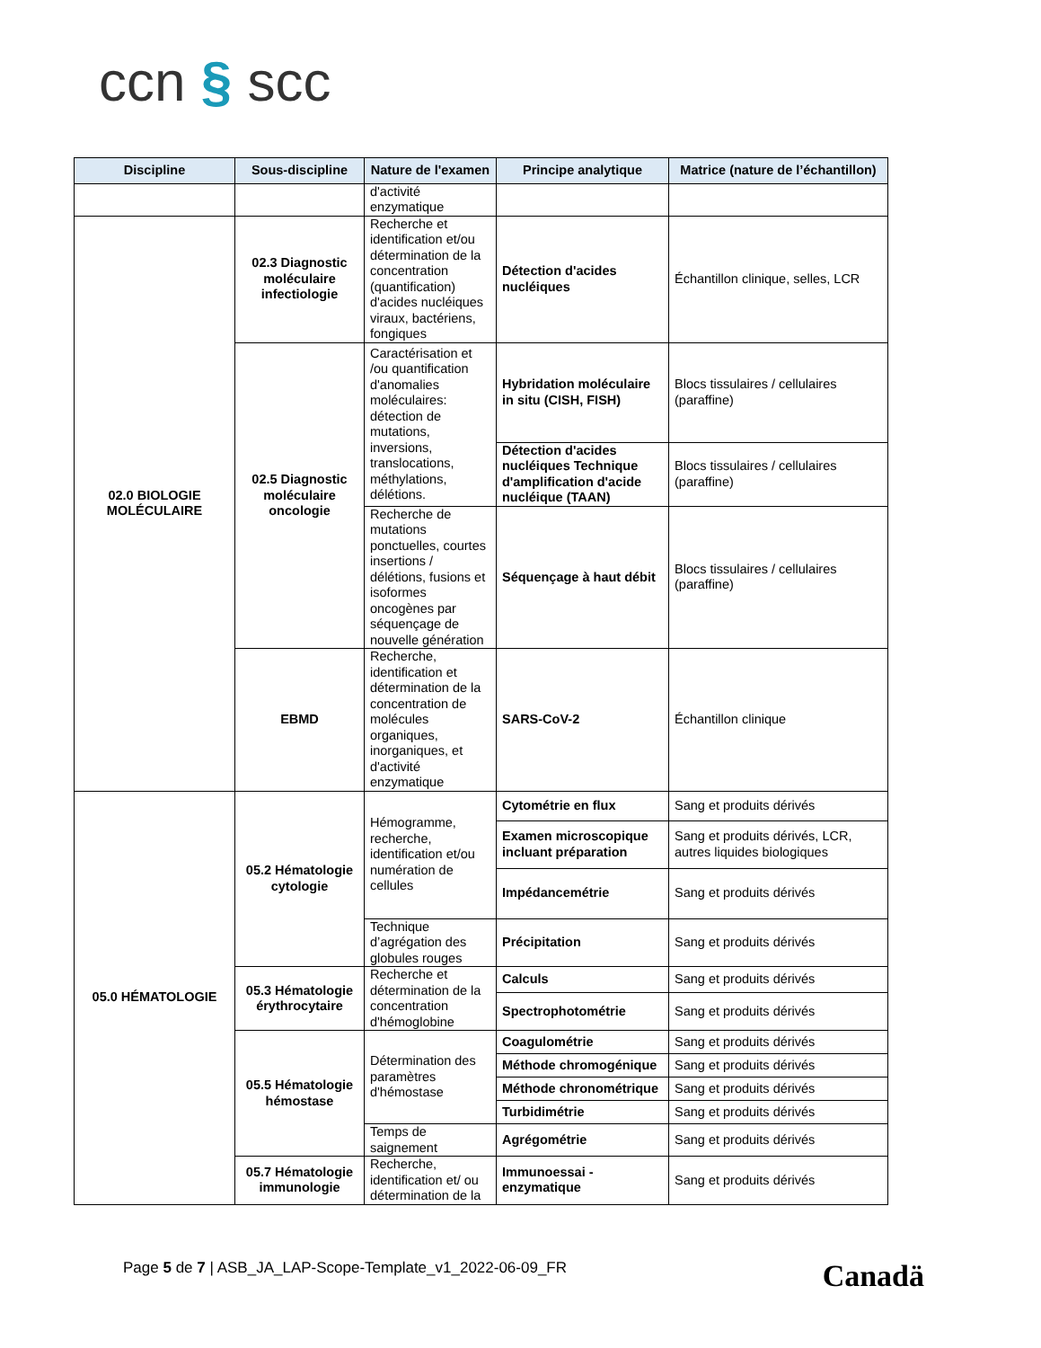ccn § scc
| Discipline | Sous-discipline | Nature de l'examen | Principe analytique | Matrice (nature de l’échantillon) |
| --- | --- | --- | --- | --- |
| | | d'activité enzymatique | | |
| 02.0 BIOLOGIE MOLÉCULAIRE | 02.3 Diagnostic moléculaire infectiologie | Recherche et identification et/ou détermination de la concentration (quantification) d'acides nucléiques viraux, bactériens, fongiques | Détection d'acides nucléiques | Échantillon clinique, selles, LCR |
| | 02.5 Diagnostic moléculaire oncologie | Caractérisation et /ou quantification d'anomalies moléculaires: détection de mutations, inversions, translocations, méthylations, délétions. | Hybridation moléculaire in situ (CISH, FISH) | Blocs tissulaires / cellulaires (paraffine) |
| | | | Détection d'acides nucléiques Technique d'amplification d'acide nucléique (TAAN) | Blocs tissulaires / cellulaires (paraffine) |
| | | Recherche de mutations ponctuelles, courtes insertions / délétions, fusions et isoformes oncogènes par séquençage de nouvelle génération | Séquençage à haut débit | Blocs tissulaires / cellulaires (paraffine) |
| | EBMD | Recherche, identification et détermination de la concentration de molécules organiques, inorganiques, et d'activité enzymatique | SARS-CoV-2 | Échantillon clinique |
| 05.0 HÉMATOLOGIE | 05.2 Hématologie cytologie | Hémogramme, recherche, identification et/ou numération de cellules | Cytométrie en flux | Sang et produits dérivés |
| | | | Examen microscopique incluant préparation | Sang et produits dérivés, LCR, autres liquides biologiques |
| | | | Impédancemétrie | Sang et produits dérivés |
| | | Technique d’agrégation des globules rouges | Précipitation | Sang et produits dérivés |
| | 05.3 Hématologie érythrocytaire | Recherche et détermination de la concentration d'hémoglobine | Calculs | Sang et produits dérivés |
| | | | Spectrophotométrie | Sang et produits dérivés |
| | 05.5 Hématologie hémostase | Détermination des paramètres d'hémostase | Coagulométrie | Sang et produits dérivés |
| | | | Méthode chromogénique | Sang et produits dérivés |
| | | | Méthode chronométrique | Sang et produits dérivés |
| | | | Turbidimétrie | Sang et produits dérivés |
| | | Temps de saignement | Agrégométrie | Sang et produits dérivés |
| | 05.7 Hématologie immunologie | Recherche, identification et/ ou détermination de la | Immunoessai - enzymatique | Sang et produits dérivés |
Page 5 de 7 | ASB_JA_LAP-Scope-Template_v1_2022-06-09_FR
Canadä